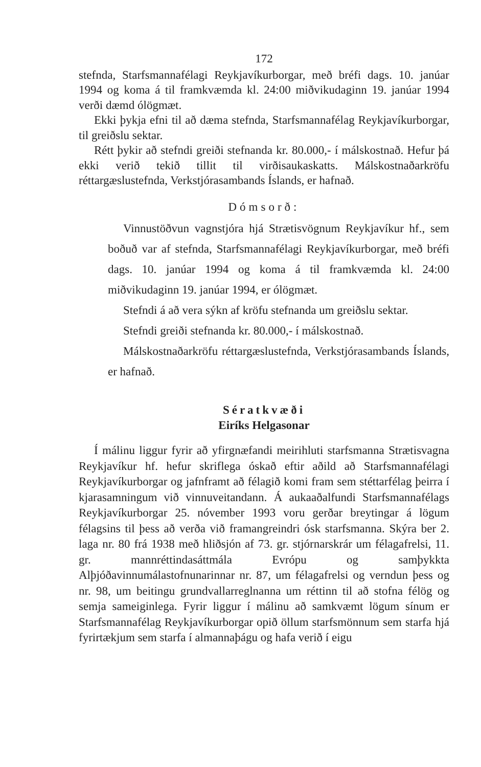172
stefnda, Starfsmannafélagi Reykjavíkurborgar, með bréfi dags. 10. janúar 1994 og koma á til framkvæmda kl. 24:00 miðvikudaginn 19. janúar 1994 verði dæmd ólögmæt.
Ekki þykja efni til að dæma stefnda, Starfsmannafélag Reykjavíkurborgar, til greiðslu sektar.
Rétt þykir að stefndi greiði stefnanda kr. 80.000,- í málskostnað. Hefur þá ekki verið tekið tillit til virðisaukaskatts. Málskostnaðarkröfu réttargæslustefnda, Verkstjórasambands Íslands, er hafnað.
Dómsorð:
Vinnustöðvun vagnstjóra hjá Strætisvögnum Reykjavíkur hf., sem boðuð var af stefnda, Starfsmannafélagi Reykjavíkurborgar, með bréfi dags. 10. janúar 1994 og koma á til framkvæmda kl. 24:00 miðvikudaginn 19. janúar 1994, er ólögmæt.
Stefndi á að vera sýkn af kröfu stefnanda um greiðslu sektar.
Stefndi greiði stefnanda kr. 80.000,- í málskostnað.
Málskostnaðarkröfu réttargæslustefnda, Verkstjórasambands Íslands, er hafnað.
Sératkvæði
Eiríks Helgasonar
Í málinu liggur fyrir að yfirgnæfandi meirihluti starfsmanna Strætisvagna Reykjavíkur hf. hefur skriflega óskað eftir aðild að Starfsmannafélagi Reykjavíkurborgar og jafnframt að félagið komi fram sem stéttarfélag þeirra í kjarasamningum við vinnuveitandann. Á aukaaðalfundi Starfsmannafélags Reykjavíkurborgar 25. nóvember 1993 voru gerðar breytingar á lögum félagsins til þess að verða við framangreindri ósk starfsmanna. Skýra ber 2. laga nr. 80 frá 1938 með hliðsjón af 73. gr. stjórnarskrár um félagafrelsi, 11. gr. mannréttindasáttmála Evrópu og samþykkta Alþjóðavinnumálastofnunarinnar nr. 87, um félagafrelsi og verndun þess og nr. 98, um beitingu grundvallarreglnanna um réttinn til að stofna félög og semja sameiginlega. Fyrir liggur í málinu að samkvæmt lögum sínum er Starfsmannafélag Reykjavíkurborgar opið öllum starfsmönnum sem starfa hjá fyrirtækjum sem starfa í almannaþágu og hafa verið í eigu